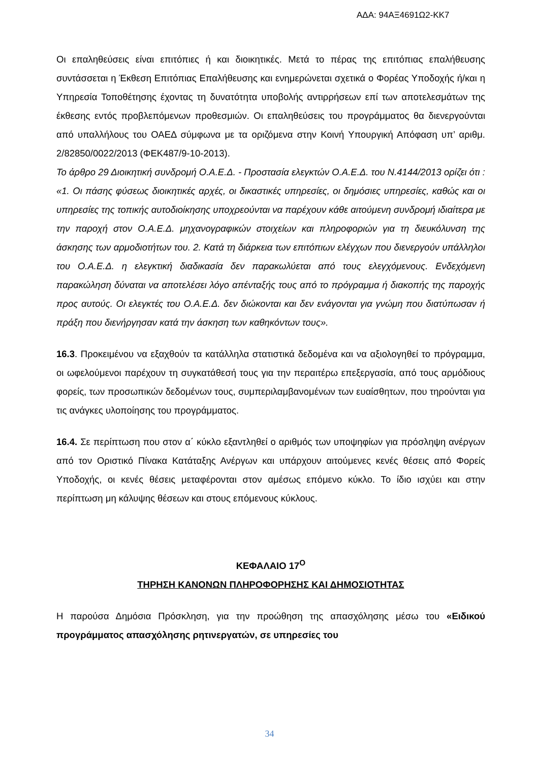ΑΔΑ: 94ΑΞ4691Ω2-ΚΚ7
Οι επαληθεύσεις είναι επιτόπιες ή και διοικητικές. Μετά το πέρας της επιτόπιας επαλήθευσης συντάσσεται η Έκθεση Επιτόπιας Επαλήθευσης και ενημερώνεται σχετικά ο Φορέας Υποδοχής ή/και η Υπηρεσία Τοποθέτησης έχοντας τη δυνατότητα υποβολής αντιρρήσεων επί των αποτελεσμάτων της έκθεσης εντός προβλεπόμενων προθεσμιών. Οι επαληθεύσεις του προγράμματος θα διενεργούνται από υπαλλήλους του ΟΑΕΔ σύμφωνα με τα οριζόμενα στην Κοινή Υπουργική Απόφαση υπ’ αριθμ. 2/82850/0022/2013 (ΦΕΚ487/9-10-2013).
Το άρθρο 29 Διοικητική συνδρομή Ο.Α.Ε.Δ. - Προστασία ελεγκτών Ο.Α.Ε.Δ. του Ν.4144/2013 ορίζει ότι : «1. Οι πάσης φύσεως διοικητικές αρχές, οι δικαστικές υπηρεσίες, οι δημόσιες υπηρεσίες, καθώς και οι υπηρεσίες της τοπικής αυτοδιοίκησης υποχρεούνται να παρέχουν κάθε αιτούμενη συνδρομή ιδιαίτερα με την παροχή στον Ο.Α.Ε.Δ. μηχανογραφικών στοιχείων και πληροφοριών για τη διευκόλυνση της άσκησης των αρμοδιοτήτων του. 2. Κατά τη διάρκεια των επιτόπιων ελέγχων που διενεργούν υπάλληλοι του Ο.Α.Ε.Δ. η ελεγκτική διαδικασία δεν παρακωλύεται από τους ελεγχόμενους. Ενδεχόμενη παρακώληση δύναται να αποτελέσει λόγο απένταξής τους από το πρόγραμμα ή διακοπής της παροχής προς αυτούς. Οι ελεγκτές του Ο.Α.Ε.Δ. δεν διώκονται και δεν ενάγονται για γνώμη που διατύπωσαν ή πράξη που διενήργησαν κατά την άσκηση των καθηκόντων τους».
16.3. Προκειμένου να εξαχθούν τα κατάλληλα στατιστικά δεδομένα και να αξιολογηθεί το πρόγραμμα, οι ωφελούμενοι παρέχουν τη συγκατάθεσή τους για την περαιτέρω επεξεργασία, από τους αρμόδιους φορείς, των προσωπικών δεδομένων τους, συμπεριλαμβανομένων των ευαίσθητων, που τηρούνται για τις ανάγκες υλοποίησης του προγράμματος.
16.4. Σε περίπτωση που στον α΄ κύκλο εξαντληθεί ο αριθμός των υποψηφίων για πρόσληψη ανέργων από τον Οριστικό Πίνακα Κατάταξης Ανέργων και υπάρχουν αιτούμενες κενές θέσεις από Φορείς Υποδοχής, οι κενές θέσεις μεταφέρονται στον αμέσως επόμενο κύκλο. Το ίδιο ισχύει και στην περίπτωση μη κάλυψης θέσεων και στους επόμενους κύκλους.
ΚΕΦΑΛΑΙΟ 17<sup>Ο</sup>
ΤΗΡΗΣΗ ΚΑΝΟΝΩΝ ΠΛΗΡΟΦΟΡΗΣΗΣ ΚΑΙ ΔΗΜΟΣΙΟΤΗΤΑΣ
Η παρούσα Δημόσια Πρόσκληση, για την προώθηση της απασχόλησης μέσω του «Ειδικού προγράμματος απασχόλησης ρητινεργατών, σε υπηρεσίες του
34